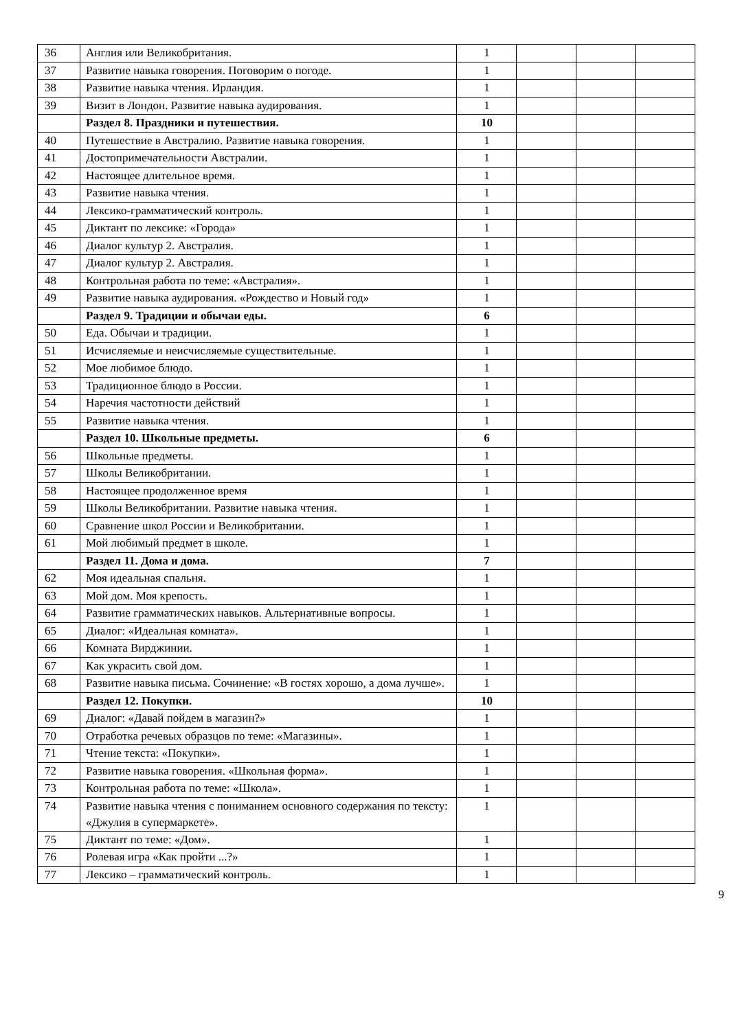| 36 | Англия или Великобритания. | 1 | | | |
| 37 | Развитие навыка говорения. Поговорим о погоде. | 1 | | | |
| 38 | Развитие навыка чтения. Ирландия. | 1 | | | |
| 39 | Визит в Лондон. Развитие навыка аудирования. | 1 | | | |
| | Раздел 8. Праздники и путешествия. | 10 | | | |
| 40 | Путешествие в Австралию. Развитие навыка говорения. | 1 | | | |
| 41 | Достопримечательности Австралии. | 1 | | | |
| 42 | Настоящее длительное время. | 1 | | | |
| 43 | Развитие навыка чтения. | 1 | | | |
| 44 | Лексико-грамматический контроль. | 1 | | | |
| 45 | Диктант по лексике: «Города» | 1 | | | |
| 46 | Диалог культур 2. Австралия. | 1 | | | |
| 47 | Диалог культур 2. Австралия. | 1 | | | |
| 48 | Контрольная работа по теме: «Австралия». | 1 | | | |
| 49 | Развитие навыка аудирования. «Рождество и Новый год» | 1 | | | |
| | Раздел 9. Традиции и обычаи еды. | 6 | | | |
| 50 | Еда. Обычаи и традиции. | 1 | | | |
| 51 | Исчисляемые и неисчисляемые существительные. | 1 | | | |
| 52 | Мое любимое блюдо. | 1 | | | |
| 53 | Традиционное блюдо в России. | 1 | | | |
| 54 | Наречия частотности действий | 1 | | | |
| 55 | Развитие навыка чтения. | 1 | | | |
| | Раздел 10. Школьные предметы. | 6 | | | |
| 56 | Школьные предметы. | 1 | | | |
| 57 | Школы Великобритании. | 1 | | | |
| 58 | Настоящее продолженное время | 1 | | | |
| 59 | Школы Великобритании. Развитие навыка чтения. | 1 | | | |
| 60 | Сравнение школ России и Великобритании. | 1 | | | |
| 61 | Мой любимый предмет в школе. | 1 | | | |
| | Раздел 11. Дома и дома. | 7 | | | |
| 62 | Моя идеальная спальня. | 1 | | | |
| 63 | Мой дом. Моя крепость. | 1 | | | |
| 64 | Развитие грамматических навыков. Альтернативные вопросы. | 1 | | | |
| 65 | Диалог: «Идеальная комната». | 1 | | | |
| 66 | Комната Вирджинии. | 1 | | | |
| 67 | Как украсить свой дом. | 1 | | | |
| 68 | Развитие навыка письма. Сочинение: «В гостях хорошо, а дома лучше». | 1 | | | |
| | Раздел 12. Покупки. | 10 | | | |
| 69 | Диалог: «Давай пойдем в магазин?» | 1 | | | |
| 70 | Отработка речевых образцов по теме: «Магазины». | 1 | | | |
| 71 | Чтение текста: «Покупки». | 1 | | | |
| 72 | Развитие навыка говорения. «Школьная форма». | 1 | | | |
| 73 | Контрольная работа по теме: «Школа». | 1 | | | |
| 74 | Развитие навыка чтения с пониманием основного содержания по тексту: «Джулия в супермаркете». | 1 | | | |
| 75 | Диктант по теме: «Дом». | 1 | | | |
| 76 | Ролевая игра «Как пройти ...?» | 1 | | | |
| 77 | Лексико – грамматический контроль. | 1 | | | |
9